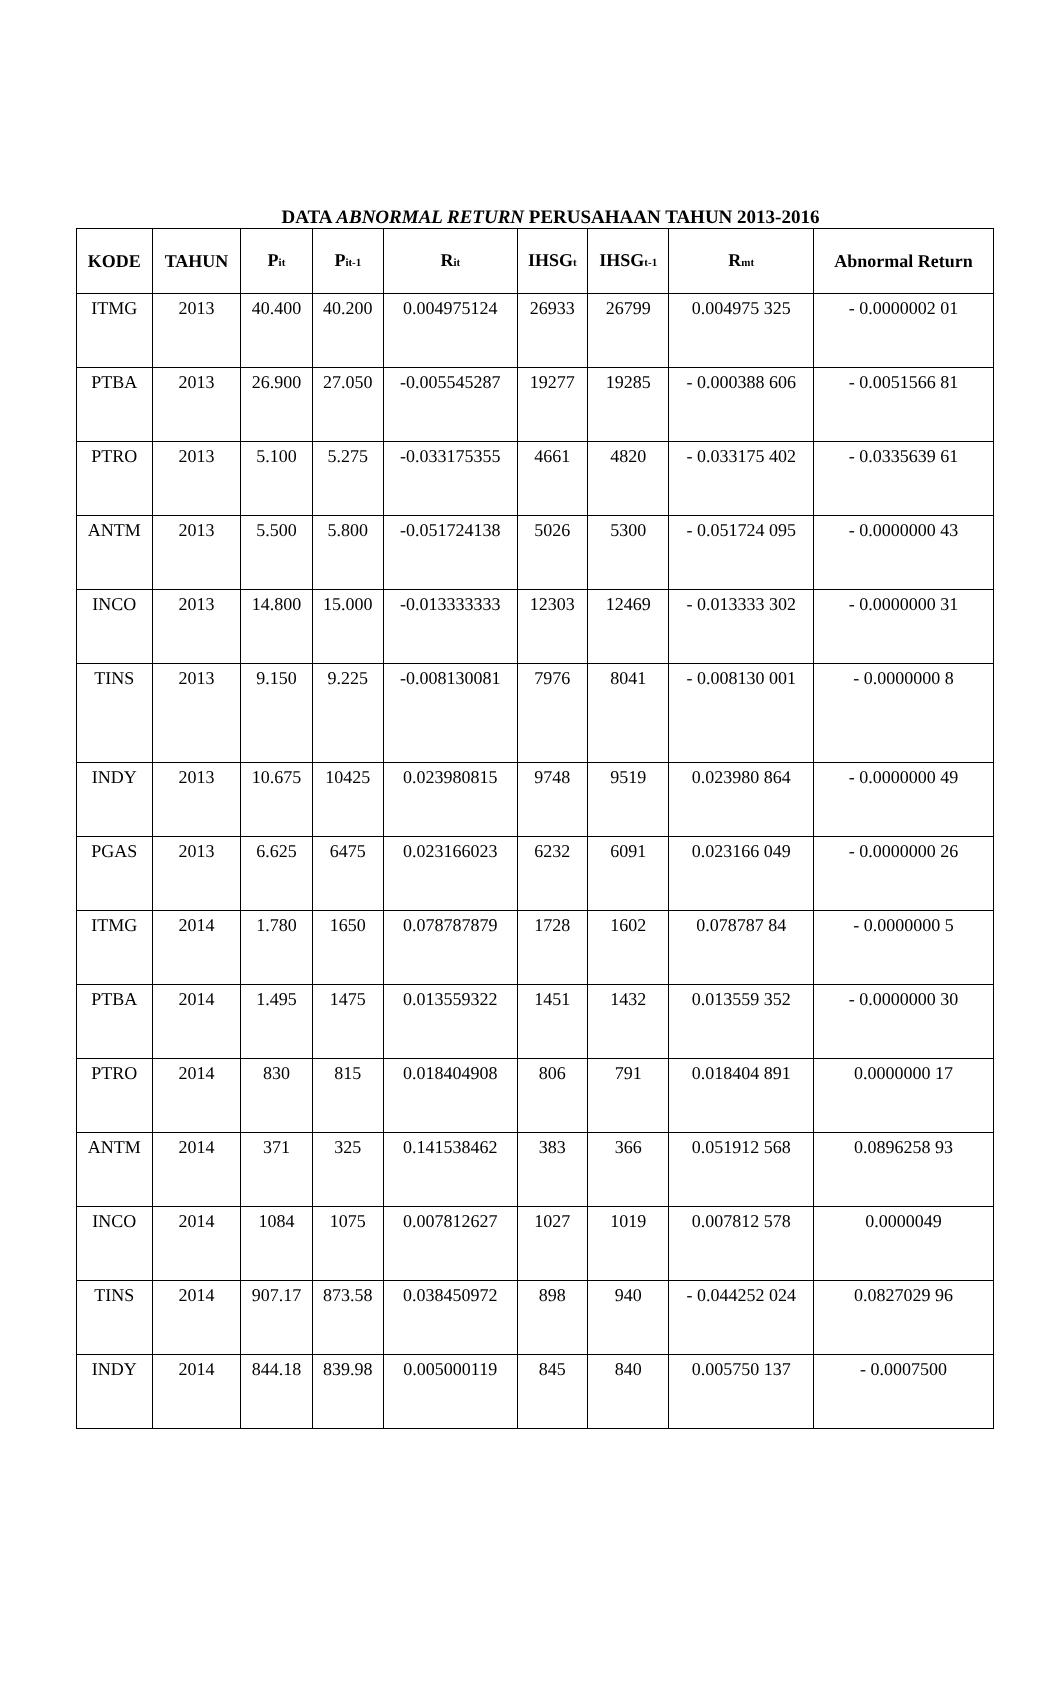DATA ABNORMAL RETURN PERUSAHAAN TAHUN 2013-2016
| KODE | TAHUN | P<sub>it</sub> | P<sub>it-1</sub> | R<sub>it</sub> | IHSG<sub>t</sub> | IHSG<sub>t-1</sub> | R<sub>mt</sub> | Abnormal Return |
| --- | --- | --- | --- | --- | --- | --- | --- | --- |
| ITMG | 2013 | 40.400 | 40.200 | 0.004975124 | 26933 | 26799 | 0.004975 325 | - 0.0000002 01 |
| PTBA | 2013 | 26.900 | 27.050 | -0.005545287 | 19277 | 19285 | - 0.000388 606 | - 0.0051566 81 |
| PTRO | 2013 | 5.100 | 5.275 | -0.033175355 | 4661 | 4820 | - 0.033175 402 | - 0.0335639 61 |
| ANTM | 2013 | 5.500 | 5.800 | -0.051724138 | 5026 | 5300 | - 0.051724 095 | - 0.0000000 43 |
| INCO | 2013 | 14.800 | 15.000 | -0.013333333 | 12303 | 12469 | - 0.013333 302 | - 0.0000000 31 |
| TINS | 2013 | 9.150 | 9.225 | -0.008130081 | 7976 | 8041 | - 0.008130 001 | - 0.0000000 8 |
| INDY | 2013 | 10.675 | 10425 | 0.023980815 | 9748 | 9519 | 0.023980 864 | - 0.0000000 49 |
| PGAS | 2013 | 6.625 | 6475 | 0.023166023 | 6232 | 6091 | 0.023166 049 | - 0.0000000 26 |
| ITMG | 2014 | 1.780 | 1650 | 0.078787879 | 1728 | 1602 | 0.078787 84 | - 0.0000000 5 |
| PTBA | 2014 | 1.495 | 1475 | 0.013559322 | 1451 | 1432 | 0.013559 352 | - 0.0000000 30 |
| PTRO | 2014 | 830 | 815 | 0.018404908 | 806 | 791 | 0.018404 891 | 0.0000000 17 |
| ANTM | 2014 | 371 | 325 | 0.141538462 | 383 | 366 | 0.051912 568 | 0.0896258 93 |
| INCO | 2014 | 1084 | 1075 | 0.007812627 | 1027 | 1019 | 0.007812 578 | 0.0000049 |
| TINS | 2014 | 907.17 | 873.58 | 0.038450972 | 898 | 940 | - 0.044252 024 | 0.0827029 96 |
| INDY | 2014 | 844.18 | 839.98 | 0.005000119 | 845 | 840 | 0.005750 137 | - 0.0007500 |